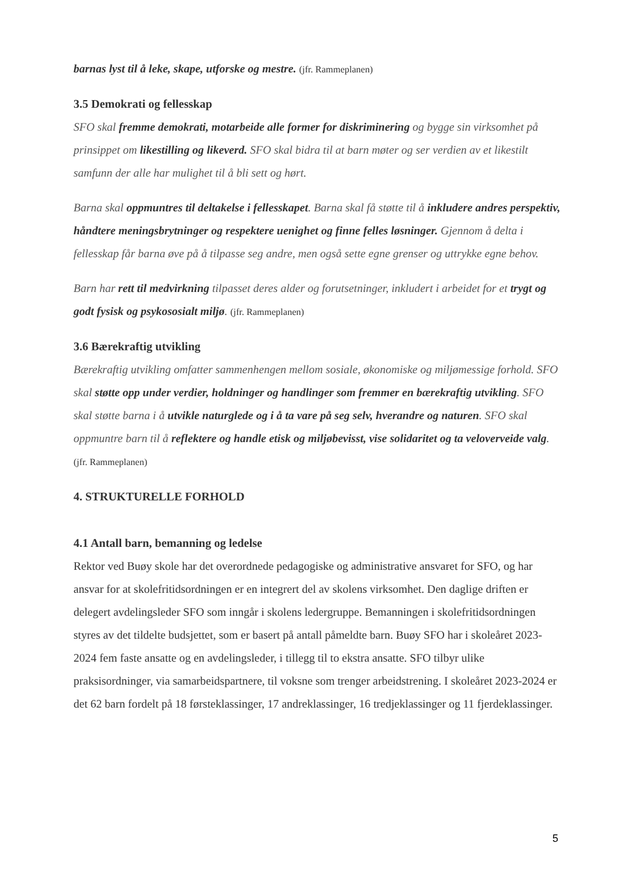barnas lyst til å leke, skape, utforske og mestre. (jfr. Rammeplanen)
3.5 Demokrati og fellesskap
SFO skal fremme demokrati, motarbeide alle former for diskriminering og bygge sin virksomhet på prinsippet om likestilling og likeverd. SFO skal bidra til at barn møter og ser verdien av et likestilt samfunn der alle har mulighet til å bli sett og hørt.
Barna skal oppmuntres til deltakelse i fellesskapet. Barna skal få støtte til å inkludere andres perspektiv, håndtere meningsbrytninger og respektere uenighet og finne felles løsninger. Gjennom å delta i fellesskap får barna øve på å tilpasse seg andre, men også sette egne grenser og uttrykke egne behov.
Barn har rett til medvirkning tilpasset deres alder og forutsetninger, inkludert i arbeidet for et trygt og godt fysisk og psykososialt miljø. (jfr. Rammeplanen)
3.6 Bærekraftig utvikling
Bærekraftig utvikling omfatter sammenhengen mellom sosiale, økonomiske og miljømessige forhold. SFO skal støtte opp under verdier, holdninger og handlinger som fremmer en bærekraftig utvikling. SFO skal støtte barna i å utvikle naturglede og i å ta vare på seg selv, hverandre og naturen. SFO skal oppmuntre barn til å reflektere og handle etisk og miljøbevisst, vise solidaritet og ta veloverveide valg. (jfr. Rammeplanen)
4. STRUKTURELLE FORHOLD
4.1 Antall barn, bemanning og ledelse
Rektor ved Buøy skole har det overordnede pedagogiske og administrative ansvaret for SFO, og har ansvar for at skolefritidsordningen er en integrert del av skolens virksomhet. Den daglige driften er delegert avdelingsleder SFO som inngår i skolens ledergruppe. Bemanningen i skolefritidsordningen styres av det tildelte budsjettet, som er basert på antall påmeldte barn. Buøy SFO har i skoleåret 2023-2024 fem faste ansatte og en avdelingsleder, i tillegg til to ekstra ansatte. SFO tilbyr ulike praksisordninger, via samarbeidspartnere, til voksne som trenger arbeidstrening. I skoleåret 2023-2024 er det 62 barn fordelt på 18 førsteklassinger, 17 andreklassinger, 16 tredjeklassinger og 11 fjerdeklassinger.
5